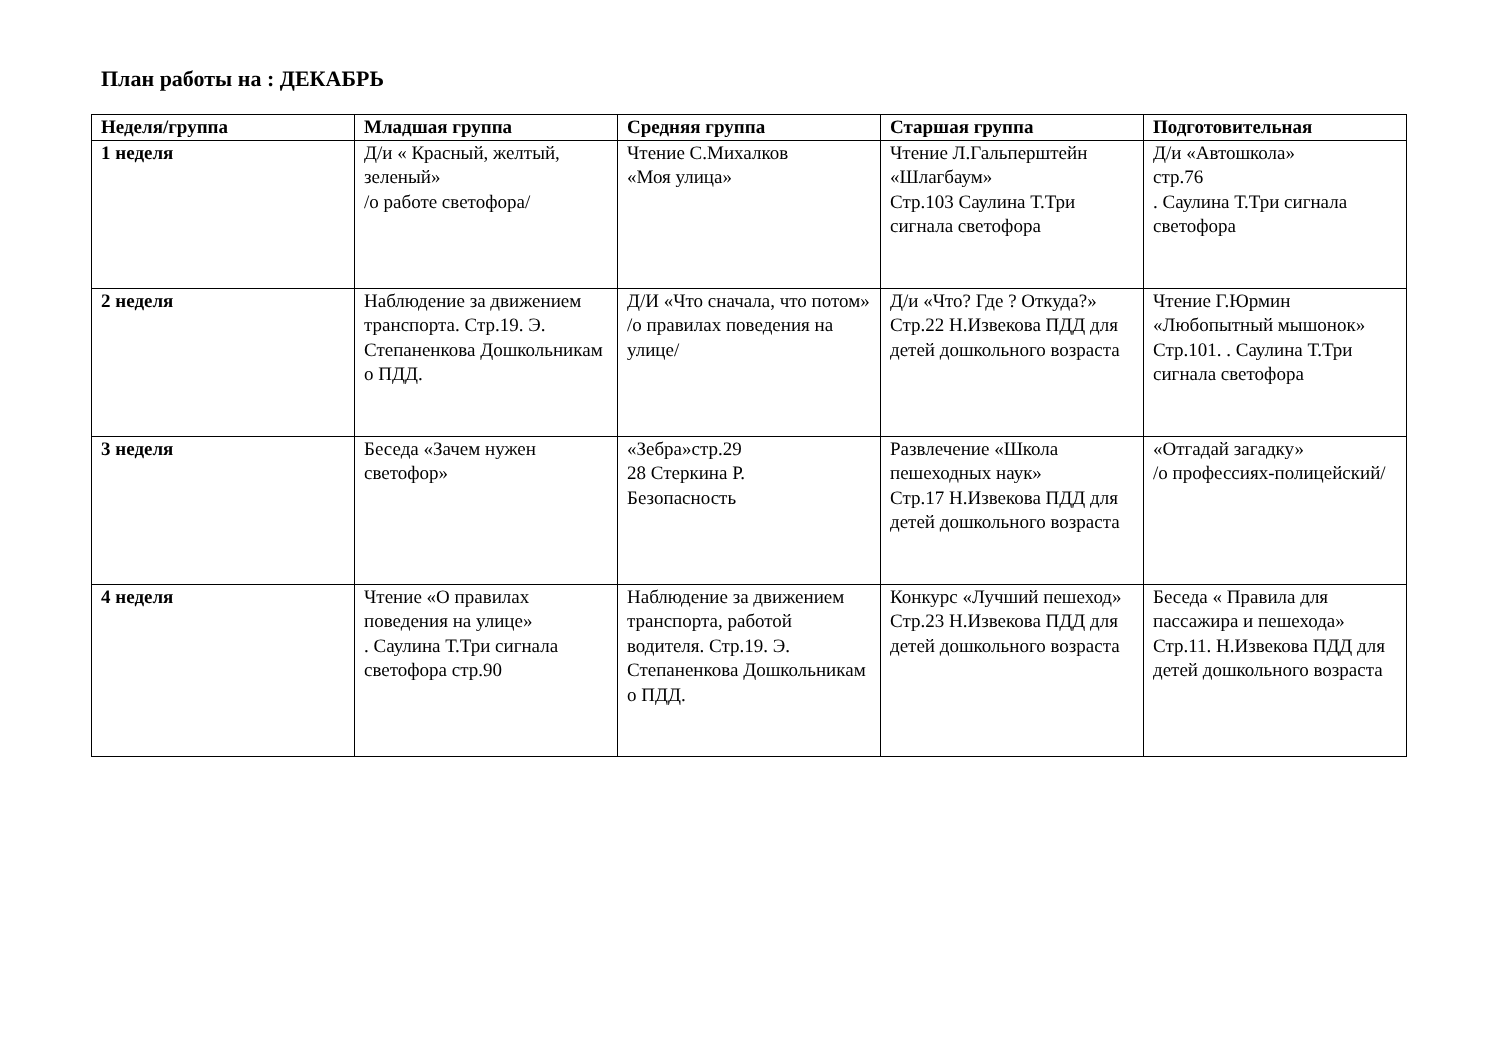План работы на : ДЕКАБРЬ
| Неделя/группа | Младшая группа | Средняя группа | Старшая группа | Подготовительная |
| --- | --- | --- | --- | --- |
| 1 неделя | Д/и « Красный, желтый, зеленый» /о работе светофора/ | Чтение С.Михалков «Моя улица» | Чтение Л.Гальперштейн «Шлагбаум» Стр.103 Саулина Т.Три сигнала светофора | Д/и «Автошкола» стр.76 . Саулина Т.Три сигнала светофора |
| 2 неделя | Наблюдение за движением транспорта. Стр.19. Э. Степаненкова Дошкольникам о ПДД. | Д/И «Что сначала, что потом» /о правилах поведения на улице/ | Д/и «Что? Где ? Откуда?» Стр.22 Н.Извекова ПДД для детей дошкольного возраста | Чтение Г.Юрмин «Любопытный мышонок» Стр.101. . Саулина Т.Три сигнала светофора |
| 3 неделя | Беседа «Зачем нужен светофор» | «Зебра»стр.29 28 Стеркина Р. Безопасность | Развлечение «Школа пешеходных наук» Стр.17 Н.Извекова ПДД для детей дошкольного возраста | «Отгадай загадку» /о профессиях-полицейский/ |
| 4 неделя | Чтение «О правилах поведения на улице» . Саулина Т.Три сигнала светофора стр.90 | Наблюдение за движением транспорта, работой водителя. Стр.19. Э. Степаненкова Дошкольникам о ПДД. | Конкурс «Лучший пешеход» Стр.23 Н.Извекова ПДД для детей дошкольного возраста | Беседа « Правила для пассажира и пешехода» Стр.11. Н.Извекова ПДД для детей дошкольного возраста |